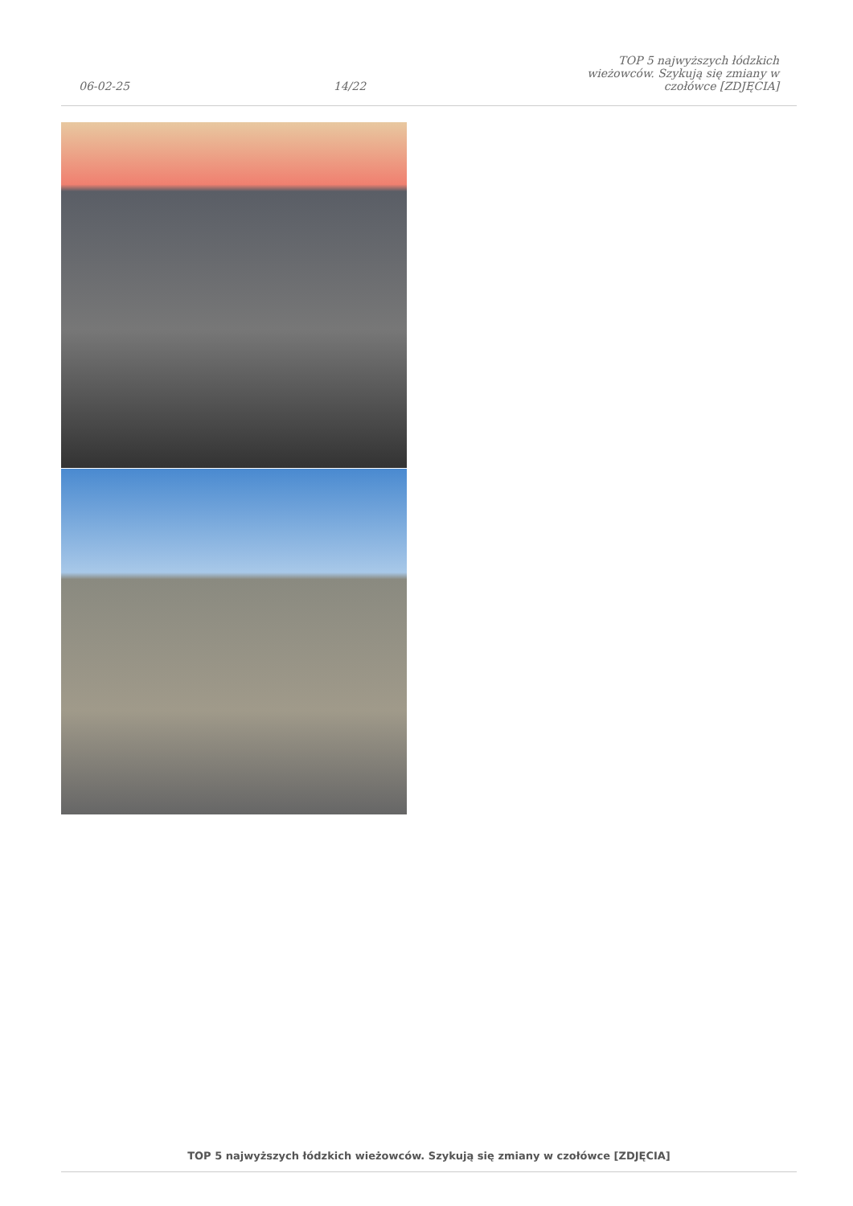06-02-25
14/22
TOP 5 najwyższych łódzkich wieżowców. Szykują się zmiany w czołówce [ZDJĘCIA]
TOP 5 najwyższych łódzkich wieżowców. Szykują się zmiany w czołówce [ZDJĘCIA]